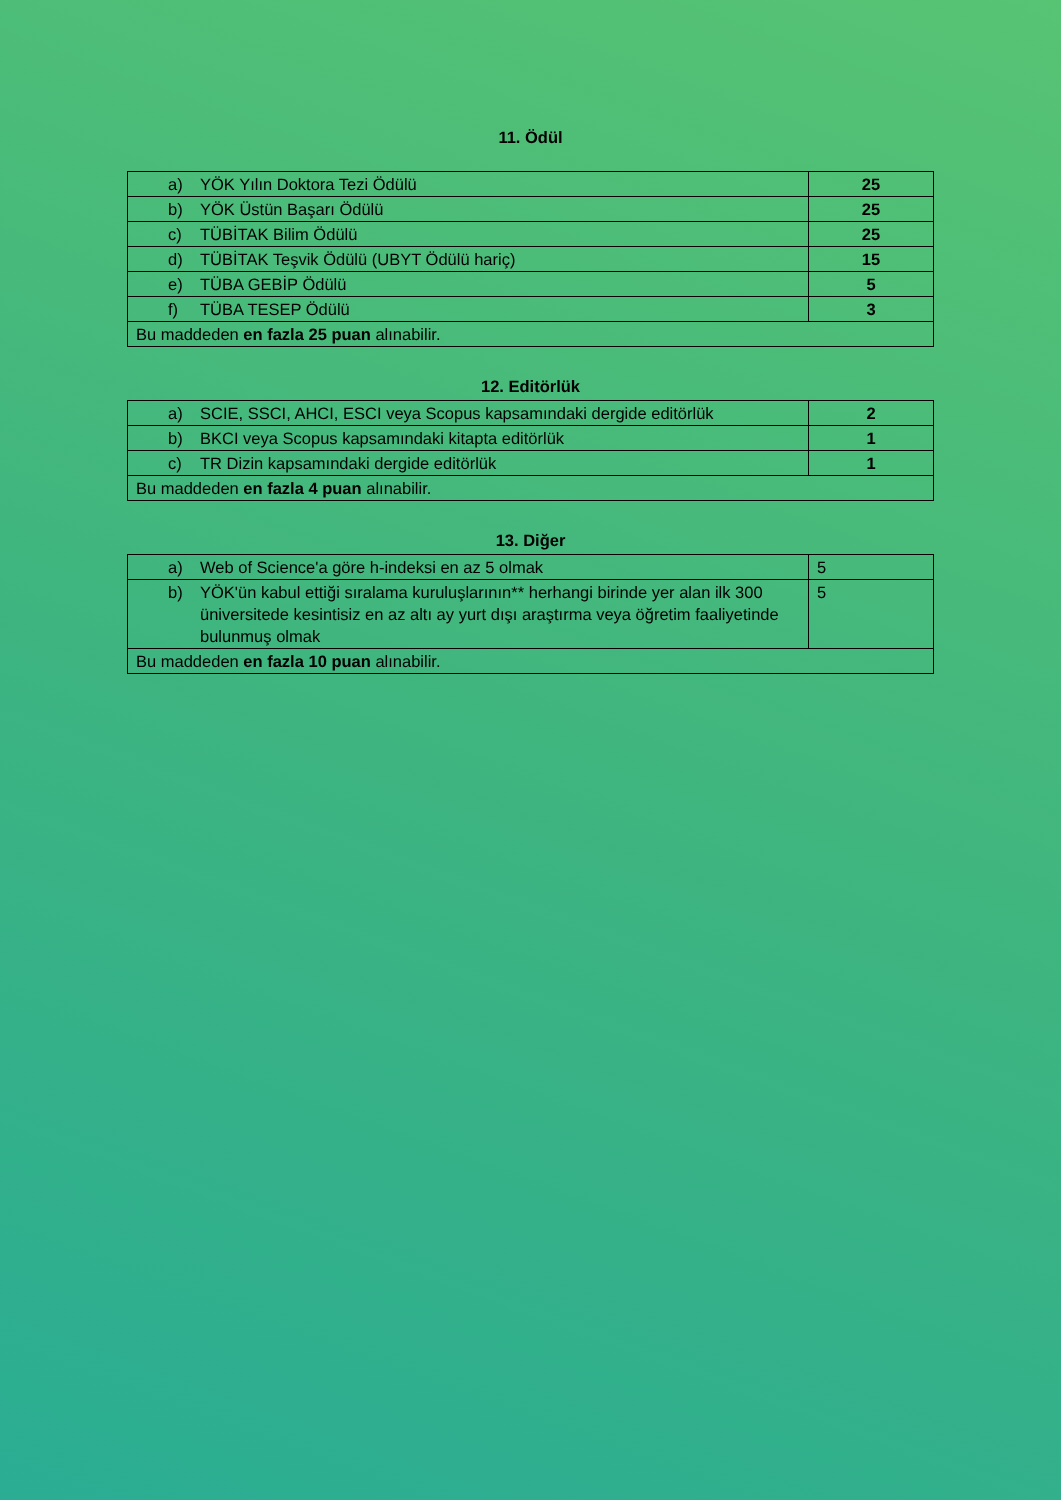11. Ödül
| a) YÖK Yılın Doktora Tezi Ödülü | 25 |
| b) YÖK Üstün Başarı Ödülü | 25 |
| c) TÜBİTAK Bilim Ödülü | 25 |
| d) TÜBİTAK Teşvik Ödülü (UBYT Ödülü hariç) | 15 |
| e) TÜBA GEBİP Ödülü | 5 |
| f) TÜBA TESEP Ödülü | 3 |
| Bu maddeden en fazla 25 puan alınabilir. | |
12. Editörlük
| a) SCIE, SSCI, AHCI, ESCI veya Scopus kapsamındaki dergide editörlük | 2 |
| b) BKCI veya Scopus kapsamındaki kitapta editörlük | 1 |
| c) TR Dizin kapsamındaki dergide editörlük | 1 |
| Bu maddeden en fazla 4 puan alınabilir. | |
13. Diğer
| a) Web of Science'a göre h-indeksi en az 5 olmak | 5 |
| b) YÖK'ün kabul ettiği sıralama kuruluşlarının** herhangi birinde yer alan ilk 300 üniversitede kesintisiz en az altı ay yurt dışı araştırma veya öğretim faaliyetinde bulunmuş olmak | 5 |
| Bu maddeden en fazla 10 puan alınabilir. | |